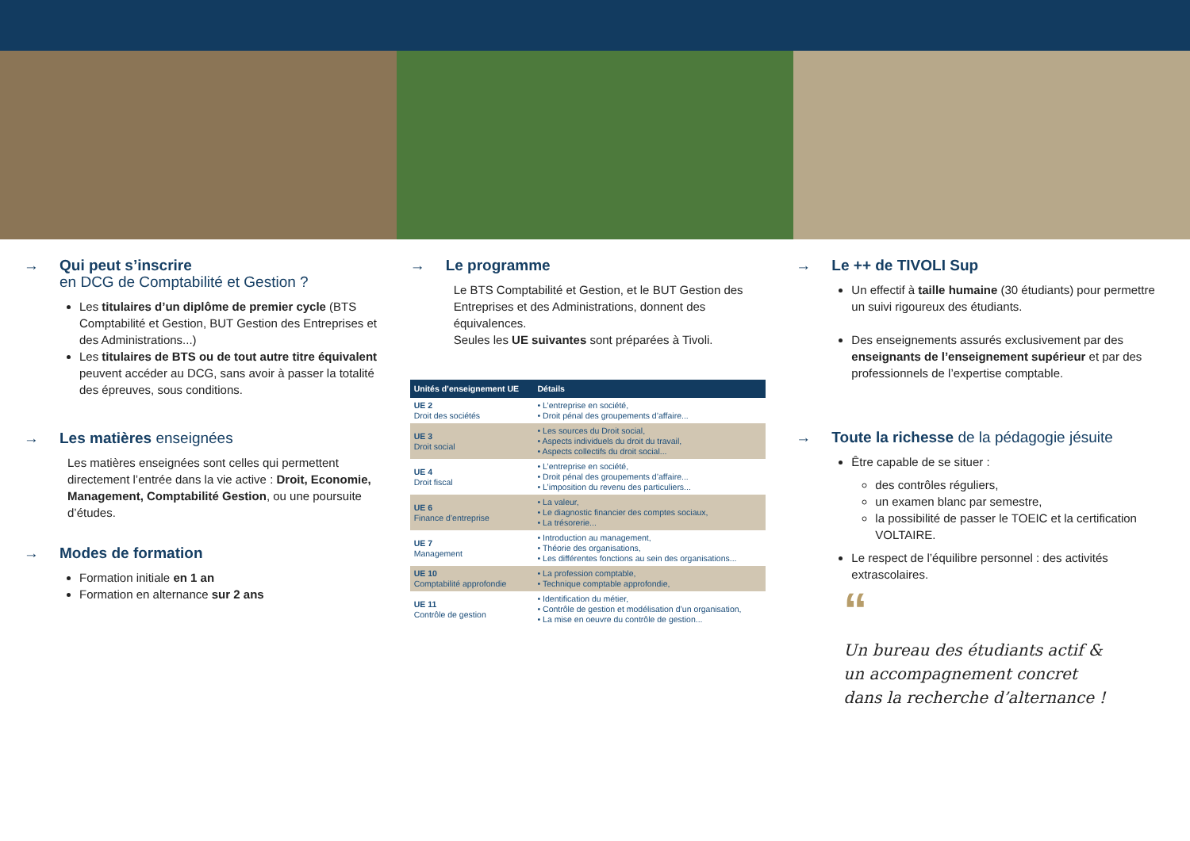→ Qui peut s’inscrire
en DCG de Comptabilité et Gestion ?
Les titulaires d’un diplôme de premier cycle (BTS Comptabilité et Gestion, BUT Gestion des Entreprises et des Administrations...)
Les titulaires de BTS ou de tout autre titre équivalent peuvent accéder au DCG, sans avoir à passer la totalité des épreuves, sous conditions.
→ Les matières enseignées
Les matières enseignées sont celles qui permettent directement l’entrée dans la vie active : Droit, Economie, Management, Comptabilité Gestion, ou une poursuite d’études.
→ Modes de formation
Formation initiale en 1 an
Formation en alternance sur 2 ans
→ Le programme
Le BTS Comptabilité et Gestion, et le BUT Gestion des Entreprises et des Administrations, donnent des équivalences.
Seules les UE suivantes sont préparées à Tivoli.
| Unités d’enseignement UE | Détails |
| --- | --- |
| UE 2 Droit des sociétés | • L’entreprise en société, • Droit pénal des groupements d’affaire... |
| UE 3 Droit social | • Les sources du Droit social, • Aspects individuels du droit du travail, • Aspects collectifs du droit social... |
| UE 4 Droit fiscal | • L’entreprise en société, • Droit pénal des groupements d’affaire... • L’imposition du revenu des particuliers... |
| UE 6 Finance d’entreprise | • La valeur, • Le diagnostic financier des comptes sociaux, • La trésorerie... |
| UE 7 Management | • Introduction au management, • Théorie des organisations, • Les différentes fonctions au sein des organisations... |
| UE 10 Comptabilité approfondie | • La profession comptable, • Technique comptable approfondie, |
| UE 11 Contrôle de gestion | • Identification du métier, • Contrôle de gestion et modélisation d’un organisation, • La mise en oeuvre du contrôle de gestion... |
→ Le ++ de TIVOLI Sup
Un effectif à taille humaine (30 étudiants) pour permettre un suivi rigoureux des étudiants.
Des enseignements assurés exclusivement par des enseignants de l’enseignement supérieur et par des professionnels de l’expertise comptable.
→ Toute la richesse de la pédagogie jésuite
Être capable de se situer :
des contrôles réguliers,
un examen blanc par semestre,
la possibilité de passer le TOEIC et la certification VOLTAIRE.
Le respect de l’équilibre personnel : des activités extrascolaires.
“
Un bureau des étudiants actif &
un accompagnement concret
dans la recherche d’alternance !